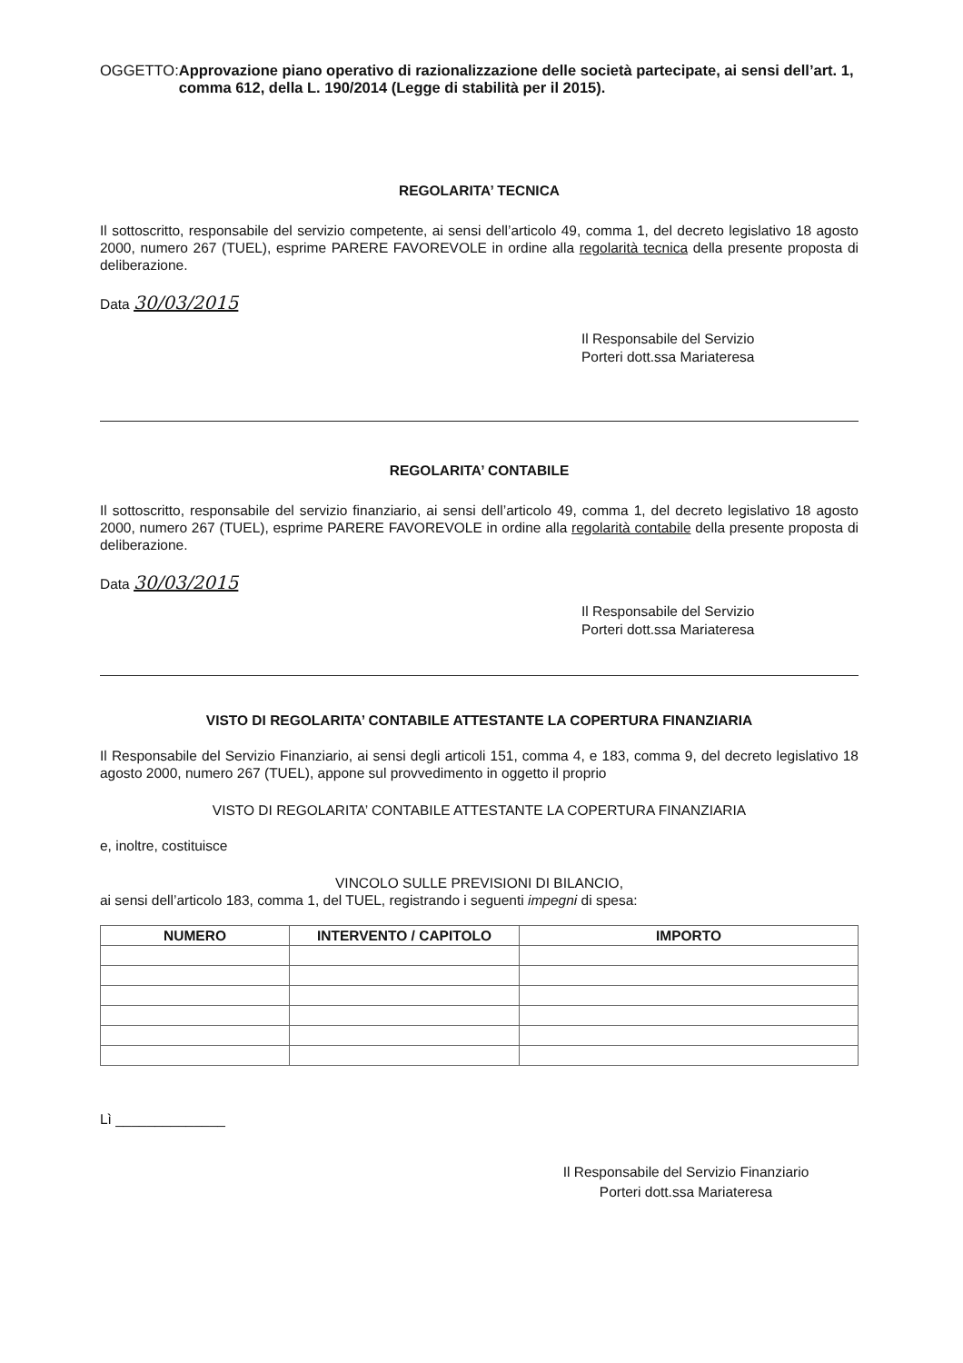OGGETTO: Approvazione piano operativo di razionalizzazione delle società partecipate, ai sensi dell’art. 1, comma 612, della L. 190/2014 (Legge di stabilità per il 2015).
REGOLARITA’ TECNICA
Il sottoscritto, responsabile del servizio competente, ai sensi dell’articolo 49, comma 1, del decreto legislativo 18 agosto 2000, numero 267 (TUEL), esprime PARERE FAVOREVOLE in ordine alla regolarità tecnica della presente proposta di deliberazione.
Data 30/03/2015
Il Responsabile del Servizio
Porteri dott.ssa Mariateresa
REGOLARITA’ CONTABILE
Il sottoscritto, responsabile del servizio finanziario, ai sensi dell’articolo 49, comma 1, del decreto legislativo 18 agosto 2000, numero 267 (TUEL), esprime PARERE FAVOREVOLE in ordine alla regolarità contabile della presente proposta di deliberazione.
Data 30/03/2015
Il Responsabile del Servizio
Porteri dott.ssa Mariateresa
VISTO DI REGOLARITA’ CONTABILE ATTESTANTE LA COPERTURA FINANZIARIA
Il Responsabile del Servizio Finanziario, ai sensi degli articoli 151, comma 4, e 183, comma 9, del decreto legislativo 18 agosto 2000, numero 267 (TUEL), appone sul provvedimento in oggetto il proprio
VISTO DI REGOLARITA’ CONTABILE ATTESTANTE LA COPERTURA FINANZIARIA
e, inoltre, costituisce
VINCOLO SULLE PREVISIONI DI BILANCIO,
ai sensi dell’articolo 183, comma 1, del TUEL, registrando i seguenti impegni di spesa:
| NUMERO | INTERVENTO / CAPITOLO | IMPORTO |
| --- | --- | --- |
Lì ______________
Il Responsabile del Servizio Finanziario
Porteri dott.ssa Mariateresa